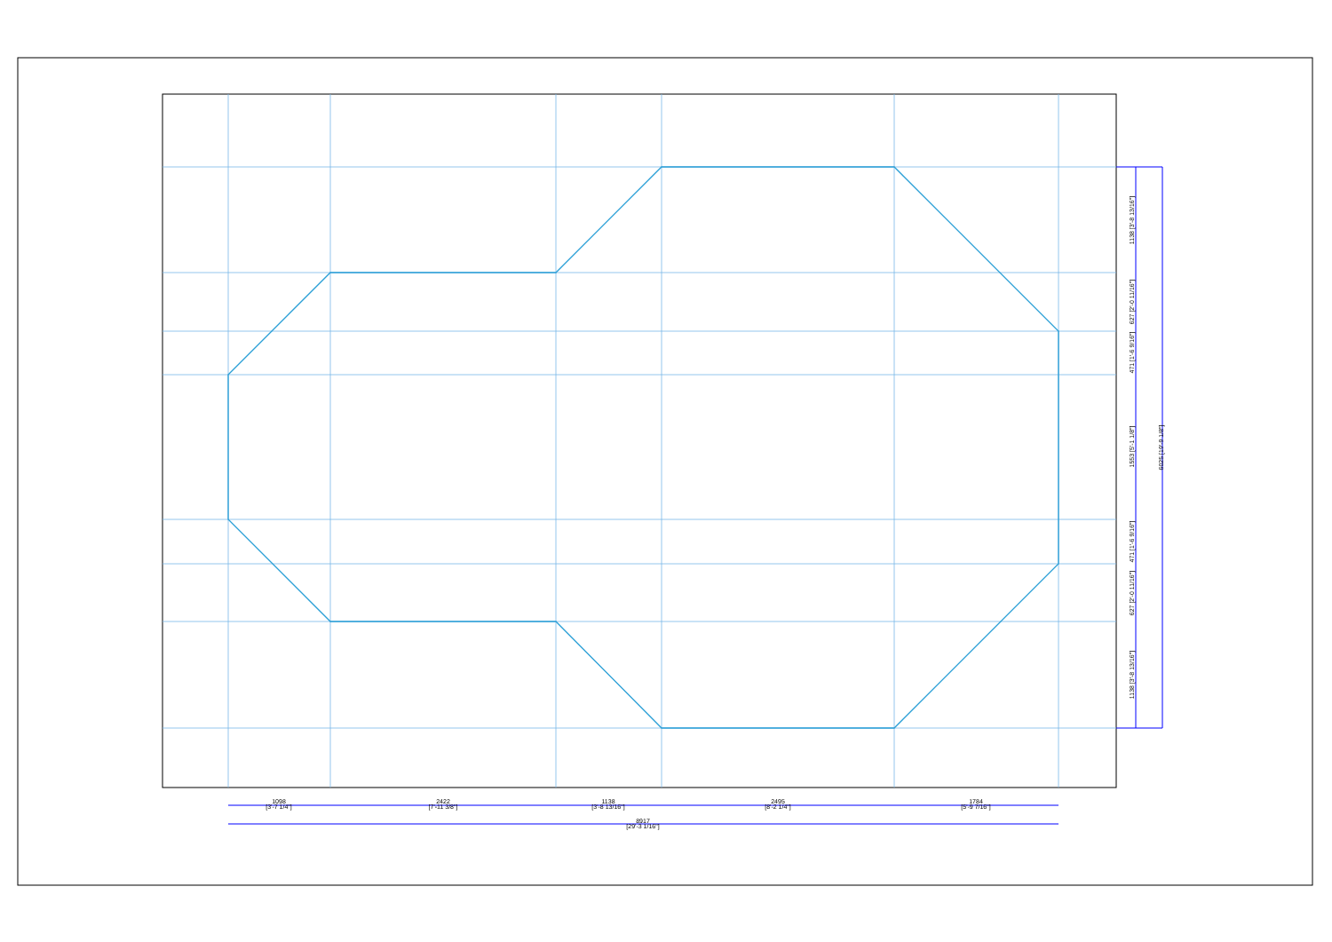1098
[3'-7 1/4"]
2422
[7'-11 3/8"]
1138
[3'-8 13/16"]
2495
[8'-2 1/4"]
1784
[5'-9 7/16"]
8917
[29'-3 1/16"]
1138 [3'-8 13/16"]
627 [2'-0 11/16"]
471 [1'-6 9/16"]
1553 [5'-1 1/8"]
471 [1'-6 9/16"]
627 [2'-0 11/16"]
1138 [3'-8 13/16"]
6025 [19'-9 1/8"]